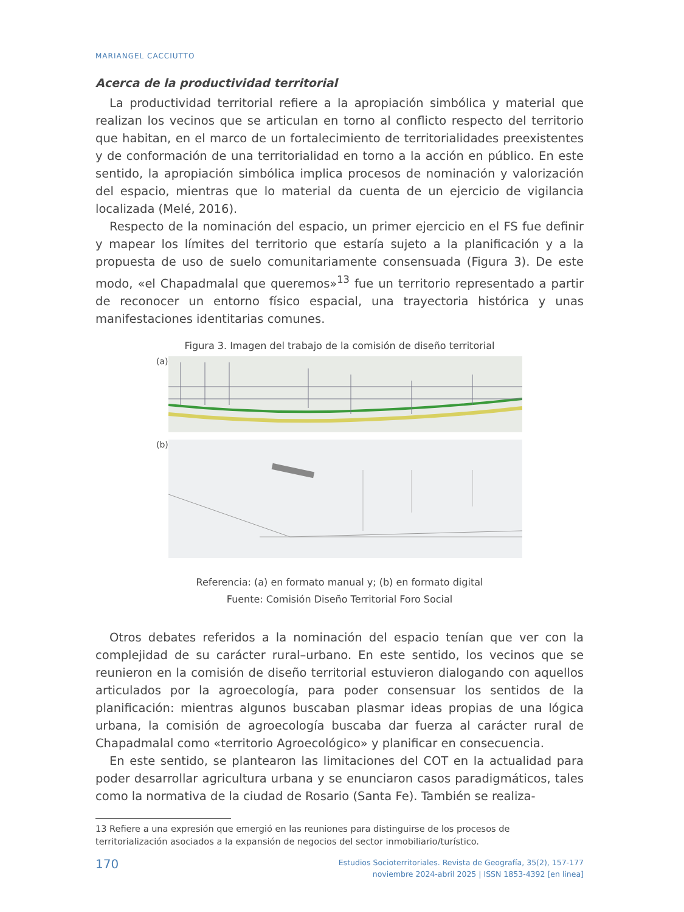MARIANGEL CACCIUTTO
Acerca de la productividad territorial
La productividad territorial refiere a la apropiación simbólica y material que realizan los vecinos que se articulan en torno al conflicto respecto del territorio que habitan, en el marco de un fortalecimiento de territorialidades preexistentes y de conformación de una territorialidad en torno a la acción en público. En este sentido, la apropiación simbólica implica procesos de nominación y valorización del espacio, mientras que lo material da cuenta de un ejercicio de vigilancia localizada (Melé, 2016).
Respecto de la nominación del espacio, un primer ejercicio en el FS fue definir y mapear los límites del territorio que estaría sujeto a la planificación y a la propuesta de uso de suelo comunitariamente consensuada (Figura 3). De este modo, «el Chapadmalal que queremos»<sup>13</sup> fue un territorio representado a partir de reconocer un entorno físico espacial, una trayectoria histórica y unas manifestaciones identitarias comunes.
Figura 3. Imagen del trabajo de la comisión de diseño territorial
(a)
(b)
Referencia: (a) en formato manual y; (b) en formato digital
Fuente: Comisión Diseño Territorial Foro Social
Otros debates referidos a la nominación del espacio tenían que ver con la complejidad de su carácter rural–urbano. En este sentido, los vecinos que se reunieron en la comisión de diseño territorial estuvieron dialogando con aquellos articulados por la agroecología, para poder consensuar los sentidos de la planificación: mientras algunos buscaban plasmar ideas propias de una lógica urbana, la comisión de agroecología buscaba dar fuerza al carácter rural de Chapadmalal como «territorio Agroecológico» y planificar en consecuencia.
En este sentido, se plantearon las limitaciones del COT en la actualidad para poder desarrollar agricultura urbana y se enunciaron casos paradigmáticos, tales como la normativa de la ciudad de Rosario (Santa Fe). También se realiza-
13 Refiere a una expresión que emergió en las reuniones para distinguirse de los procesos de territorialización asociados a la expansión de negocios del sector inmobiliario/turístico.
170
Estudios Socioterritoriales. Revista de Geografía, 35(2), 157-177
noviembre 2024-abril 2025 | ISSN 1853-4392 [en linea]